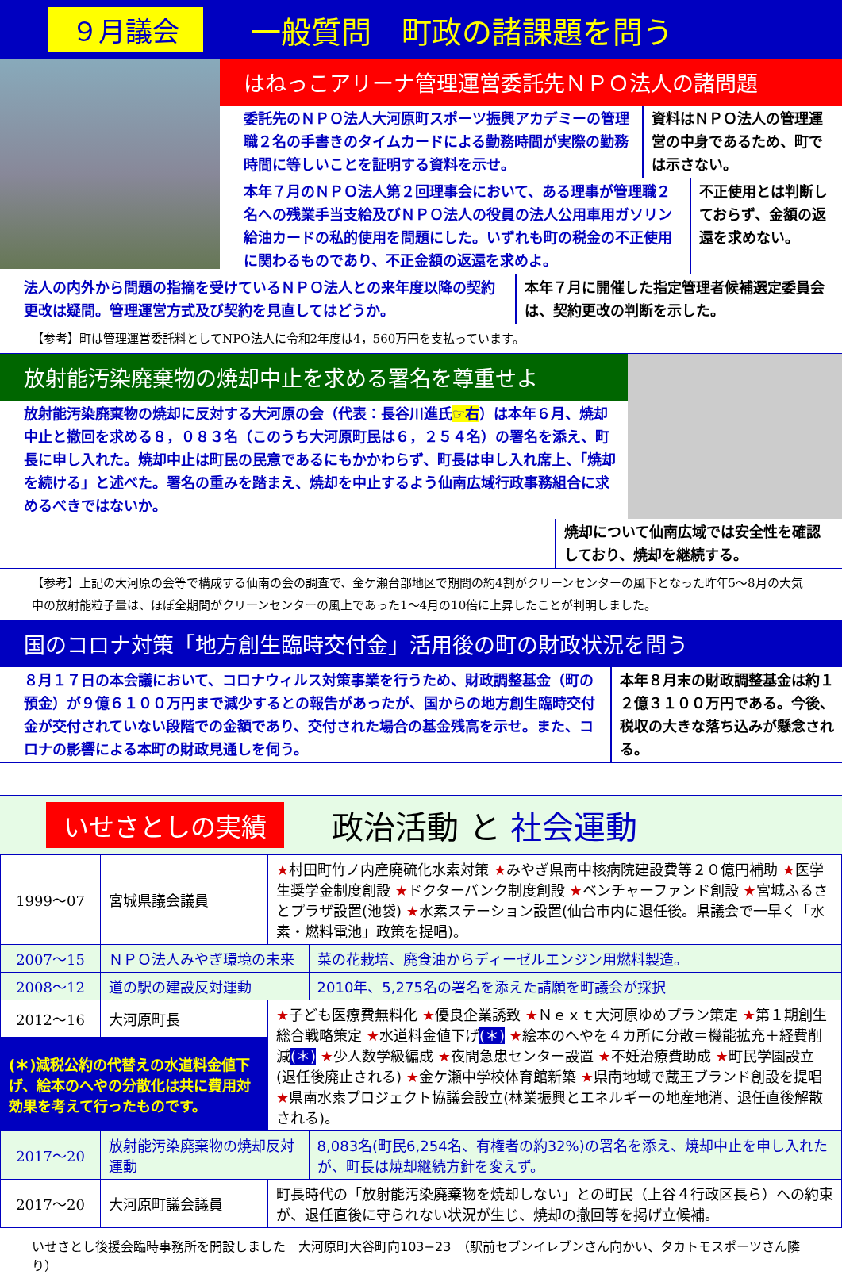９月議会
一般質問　町政の諸課題を問う
はねっこアリーナ管理運営委託先ＮＰＯ法人の諸問題
委託先のＮＰＯ法人大河原町スポーツ振興アカデミーの管理職２名の手書きのタイムカードによる勤務時間が実際の勤務時間に等しいことを証明する資料を示せ。
資料はＮＰＯ法人の管理運営の中身であるため、町では示さない。
本年７月のＮＰＯ法人第２回理事会において、ある理事が管理職２名への残業手当支給及びＮＰＯ法人の役員の法人公用車用ガソリン給油カードの私的使用を問題にした。いずれも町の税金の不正使用に関わるものであり、不正金額の返還を求めよ。
不正使用とは判断しておらず、金額の返還を求めない。
法人の内外から問題の指摘を受けているＮＰＯ法人との来年度以降の契約更改は疑問。管理運営方式及び契約を見直してはどうか。
本年７月に開催した指定管理者候補選定委員会は、契約更改の判断を示した。
【参考】町は管理運営委託料としてNPO法人に令和2年度は4，560万円を支払っています。
放射能汚染廃棄物の焼却中止を求める署名を尊重せよ
放射能汚染廃棄物の焼却に反対する大河原の会（代表：長谷川進氏☞右）は本年６月、焼却中止と撤回を求める８，０８３名（このうち大河原町民は６，２５４名）の署名を添え、町長に申し入れた。焼却中止は町民の民意であるにもかかわらず、町長は申し入れ席上、「焼却を続ける」と述べた。署名の重みを踏まえ、焼却を中止するよう仙南広域行政事務組合に求めるべきではないか。
焼却について仙南広域では安全性を確認しており、焼却を継続する。
【参考】上記の大河原の会等で構成する仙南の会の調査で、金ケ瀬台部地区で期間の約4割がクリーンセンターの風下となった昨年5～8月の大気中の放射能粒子量は、ほぼ全期間がクリーンセンターの風上であった1～4月の10倍に上昇したことが判明しました。
国のコロナ対策「地方創生臨時交付金」活用後の町の財政状況を問う
８月１７日の本会議において、コロナウィルス対策事業を行うため、財政調整基金（町の預金）が９億６１００万円まで減少するとの報告があったが、国からの地方創生臨時交付金が交付されていない段階での金額であり、交付された場合の基金残高を示せ。また、コロナの影響による本町の財政見通しを伺う。
本年８月末の財政調整基金は約１２億３１００万円である。今後、税収の大きな落ち込みが懸念される。
いせさとしの実績 政治活動 と 社会運動
| 1999～07 | 宮城県議会議員 | ★ 村田町竹ノ内産廃硫化水素対策 ★ みやぎ県南中核病院建設費等２０億円補助 ★ 医学生奨学金制度創設 ★ ドクターバンク制度創設 ★ ベンチャーファンド創設 ★ 宮城ふるさとプラザ設置(池袋) ★ 水素ステーション設置(仙台市内に退任後。県議会で一早く「水素・燃料電池」政策を提唱)。 | |
| 2007～15 | ＮＰＯ法人みやぎ環境の未来 | | 菜の花栽培、廃食油からディーゼルエンジン用燃料製造。 |
| 2008～12 | 道の駅の建設反対運動 | | 2010年、5,275名の署名を添えた請願を町議会が採択 |
| 2012～16 | 大河原町長 | ★ 子ども医療費無料化 ★ 優良企業誘致 ★ Ｎｅｘｔ大河原ゆめプラン策定 ★ 第１期創生総合戦略策定 ★ 水道料金値下げ (＊) ★ 絵本のへやを４カ所に分散＝機能拡充＋経費削減 (＊) ★ 少人数学級編成 ★ 夜間急患センター設置 ★ 不妊治療費助成 ★ 町民学園設立(退任後廃止される) ★ 金ケ瀬中学校体育館新築 ★ 県南地域で蔵王ブランド創設を提唱 ★ 県南水素プロジェクト協議会設立(林業振興とエネルギーの地産地消、退任直後解散される)。 | |
| (＊)減税公約の代替えの水道料金値下げ、絵本のへやの分散化は共に費用対効果を考えて行ったものです。 | | | |
| 2017～20 | 放射能汚染廃棄物の焼却反対運動 | | 8,083名(町民6,254名、有権者の約32%)の署名を添え、焼却中止を申し入れたが、町長は焼却継続方針を変えず。 |
| 2017～20 | 大河原町議会議員 | 町長時代の「放射能汚染廃棄物を焼却しない」との町民（上谷４行政区長ら）への約束が、退任直後に守られない状況が生じ、焼却の撤回等を掲げ立候補。 | |
いせさとし後援会臨時事務所を開設しました　大河原町大谷町向103−23　（駅前セブンイレブンさん向かい、タカトモスポーツさん隣り）